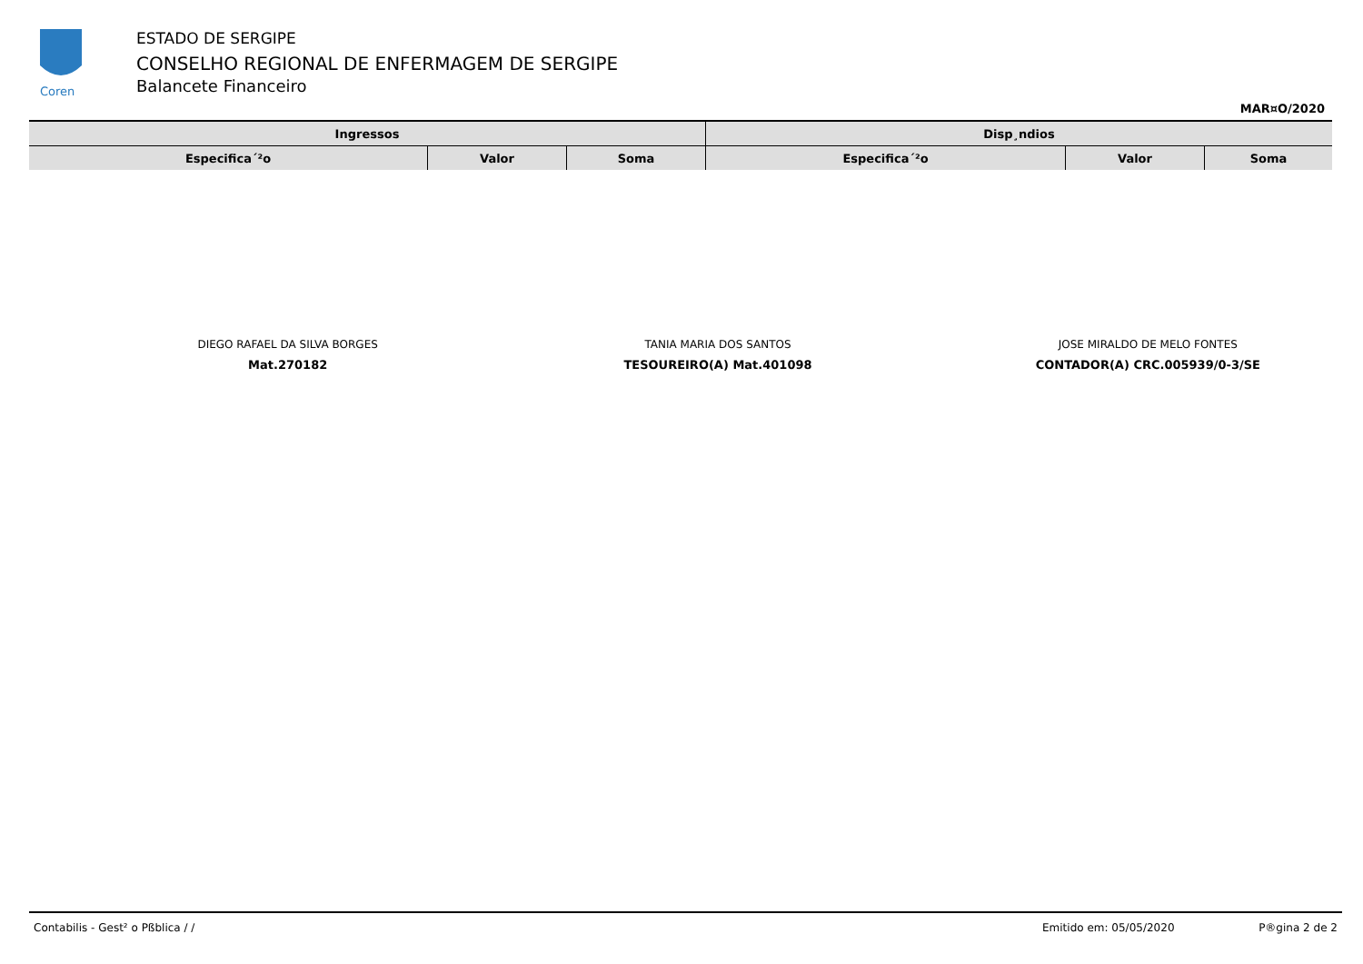Coren
ESTADO DE SERGIPE
CONSELHO REGIONAL DE ENFERMAGEM DE SERGIPE
Balancete Financeiro
MAR¤O/2020
| Ingressos | | | Disp¸ndios | | |
| --- | --- | --- | --- | --- | --- |
| Especifica´²o | Valor | Soma | Especifica´²o | Valor | Soma |
DIEGO RAFAEL DA SILVA BORGES
Mat.270182
TANIA MARIA DOS SANTOS
TESOUREIRO(A) Mat.401098
JOSE MIRALDO DE MELO FONTES
CONTADOR(A) CRC.005939/0-3/SE
Contabilis - Gest² o Pßblica / / Emitido em: 05/05/2020 P®gina 2 de 2